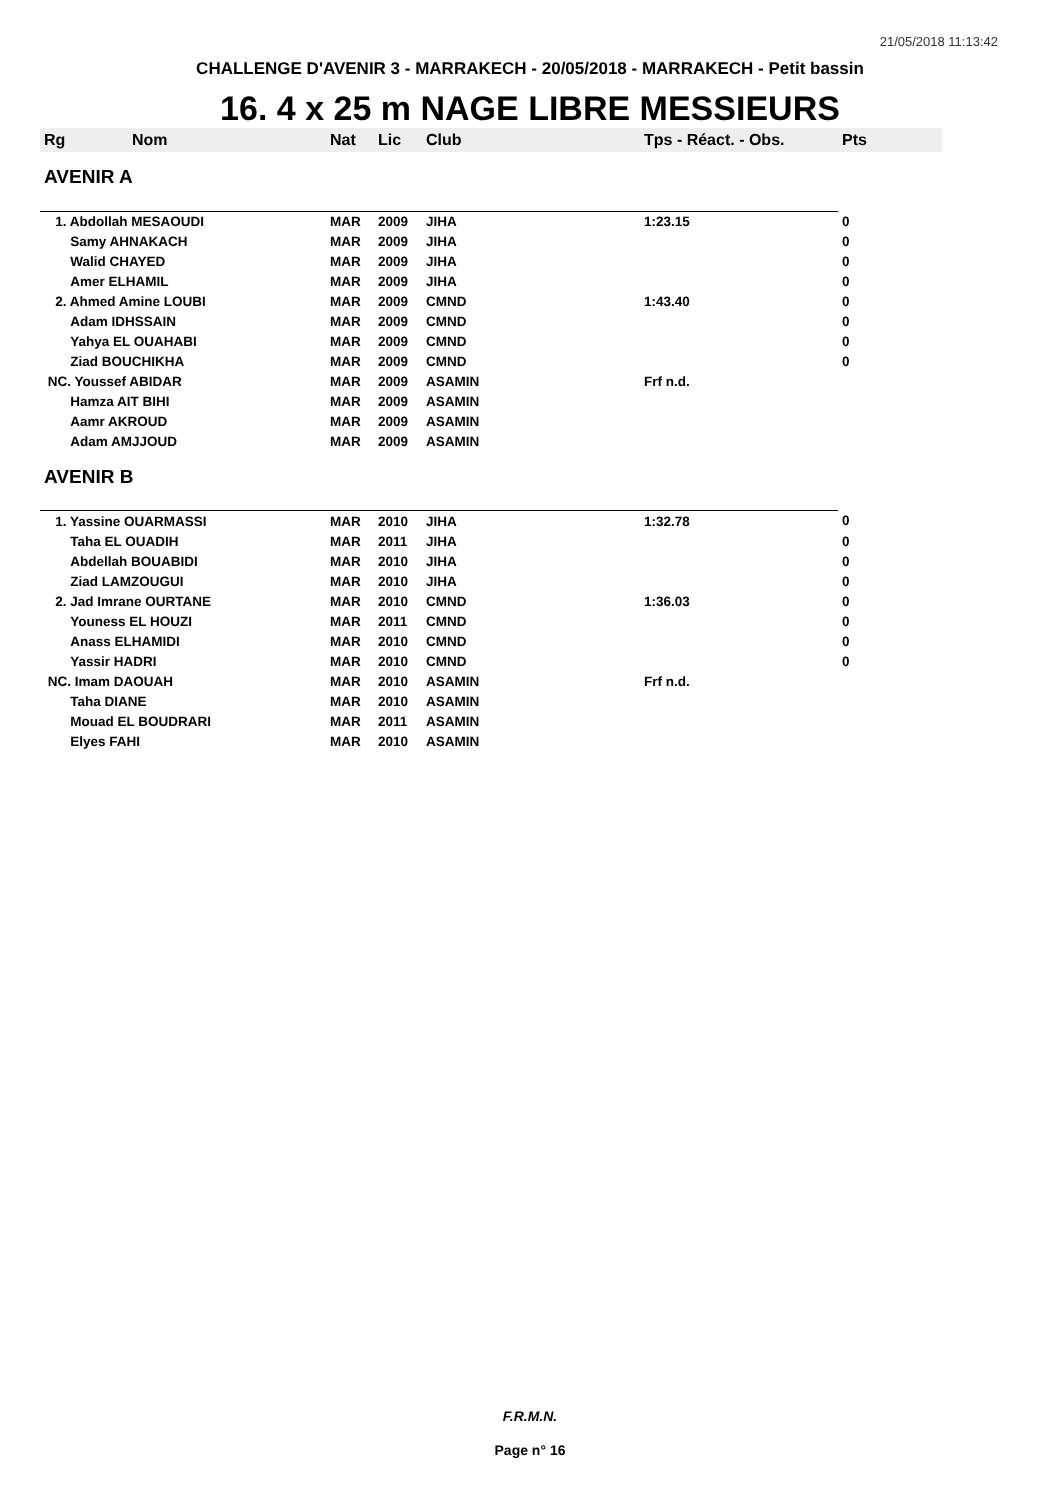21/05/2018 11:13:42
CHALLENGE D'AVENIR 3 - MARRAKECH - 20/05/2018 - MARRAKECH - Petit bassin
16. 4 x 25 m NAGE LIBRE MESSIEURS
| Rg | Nom | Nat | Lic | Club | Tps - Réact. - Obs. | Pts |
| --- | --- | --- | --- | --- | --- | --- |
| AVENIR A | | | | | | |
| 1. Abdollah MESAOUDI | | MAR | 2009 | JIHA | 1:23.15 | 0 |
| Samy AHNAKACH | | MAR | 2009 | JIHA | | 0 |
| Walid CHAYED | | MAR | 2009 | JIHA | | 0 |
| Amer ELHAMIL | | MAR | 2009 | JIHA | | 0 |
| 2. Ahmed Amine LOUBI | | MAR | 2009 | CMND | 1:43.40 | 0 |
| Adam IDHSSAIN | | MAR | 2009 | CMND | | 0 |
| Yahya EL OUAHABI | | MAR | 2009 | CMND | | 0 |
| Ziad BOUCHIKHA | | MAR | 2009 | CMND | | 0 |
| NC. Youssef ABIDAR | | MAR | 2009 | ASAMIN | Frf n.d. | |
| Hamza AIT BIHI | | MAR | 2009 | ASAMIN | | |
| Aamr AKROUD | | MAR | 2009 | ASAMIN | | |
| Adam AMJJOUD | | MAR | 2009 | ASAMIN | | |
| AVENIR B | | | | | | |
| 1. Yassine OUARMASSI | | MAR | 2010 | JIHA | 1:32.78 | 0 |
| Taha EL OUADIH | | MAR | 2011 | JIHA | | 0 |
| Abdellah BOUABIDI | | MAR | 2010 | JIHA | | 0 |
| Ziad LAMZOUGUI | | MAR | 2010 | JIHA | | 0 |
| 2. Jad Imrane OURTANE | | MAR | 2010 | CMND | 1:36.03 | 0 |
| Youness EL HOUZI | | MAR | 2011 | CMND | | 0 |
| Anass ELHAMIDI | | MAR | 2010 | CMND | | 0 |
| Yassir HADRI | | MAR | 2010 | CMND | | 0 |
| NC. Imam DAOUAH | | MAR | 2010 | ASAMIN | Frf n.d. | |
| Taha DIANE | | MAR | 2010 | ASAMIN | | |
| Mouad EL BOUDRARI | | MAR | 2011 | ASAMIN | | |
| Elyes FAHI | | MAR | 2010 | ASAMIN | | |
F.R.M.N.
Page n° 16